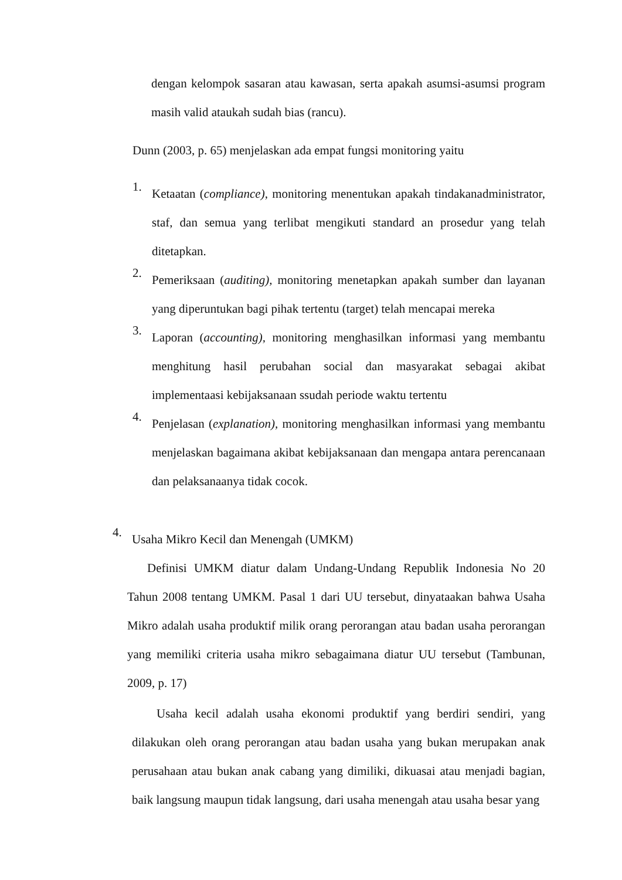dengan kelompok sasaran atau kawasan, serta apakah asumsi-asumsi program masih valid ataukah sudah bias (rancu).
Dunn (2003, p. 65) menjelaskan ada empat fungsi monitoring yaitu
1.
Ketaatan (compliance), monitoring menentukan apakah tindakanadministrator, staf, dan semua yang terlibat mengikuti standard an prosedur yang telah ditetapkan.
2.
Pemeriksaan (auditing), monitoring menetapkan apakah sumber dan layanan yang diperuntukan bagi pihak tertentu (target) telah mencapai mereka
3.
Laporan (accounting), monitoring menghasilkan informasi yang membantu menghitung hasil perubahan social dan masyarakat sebagai akibat implementaasi kebijaksanaan ssudah periode waktu tertentu
4.
Penjelasan (explanation), monitoring menghasilkan informasi yang membantu menjelaskan bagaimana akibat kebijaksanaan dan mengapa antara perencanaan dan pelaksanaanya tidak cocok.
4.
Usaha Mikro Kecil dan Menengah (UMKM)
Definisi UMKM diatur dalam Undang-Undang Republik Indonesia No 20 Tahun 2008 tentang UMKM. Pasal 1 dari UU tersebut, dinyataakan bahwa Usaha Mikro adalah usaha produktif milik orang perorangan atau badan usaha perorangan yang memiliki criteria usaha mikro sebagaimana diatur UU tersebut (Tambunan, 2009, p. 17)
Usaha kecil adalah usaha ekonomi produktif yang berdiri sendiri, yang dilakukan oleh orang perorangan atau badan usaha yang bukan merupakan anak perusahaan atau bukan anak cabang yang dimiliki, dikuasai atau menjadi bagian, baik langsung maupun tidak langsung, dari usaha menengah atau usaha besar yang